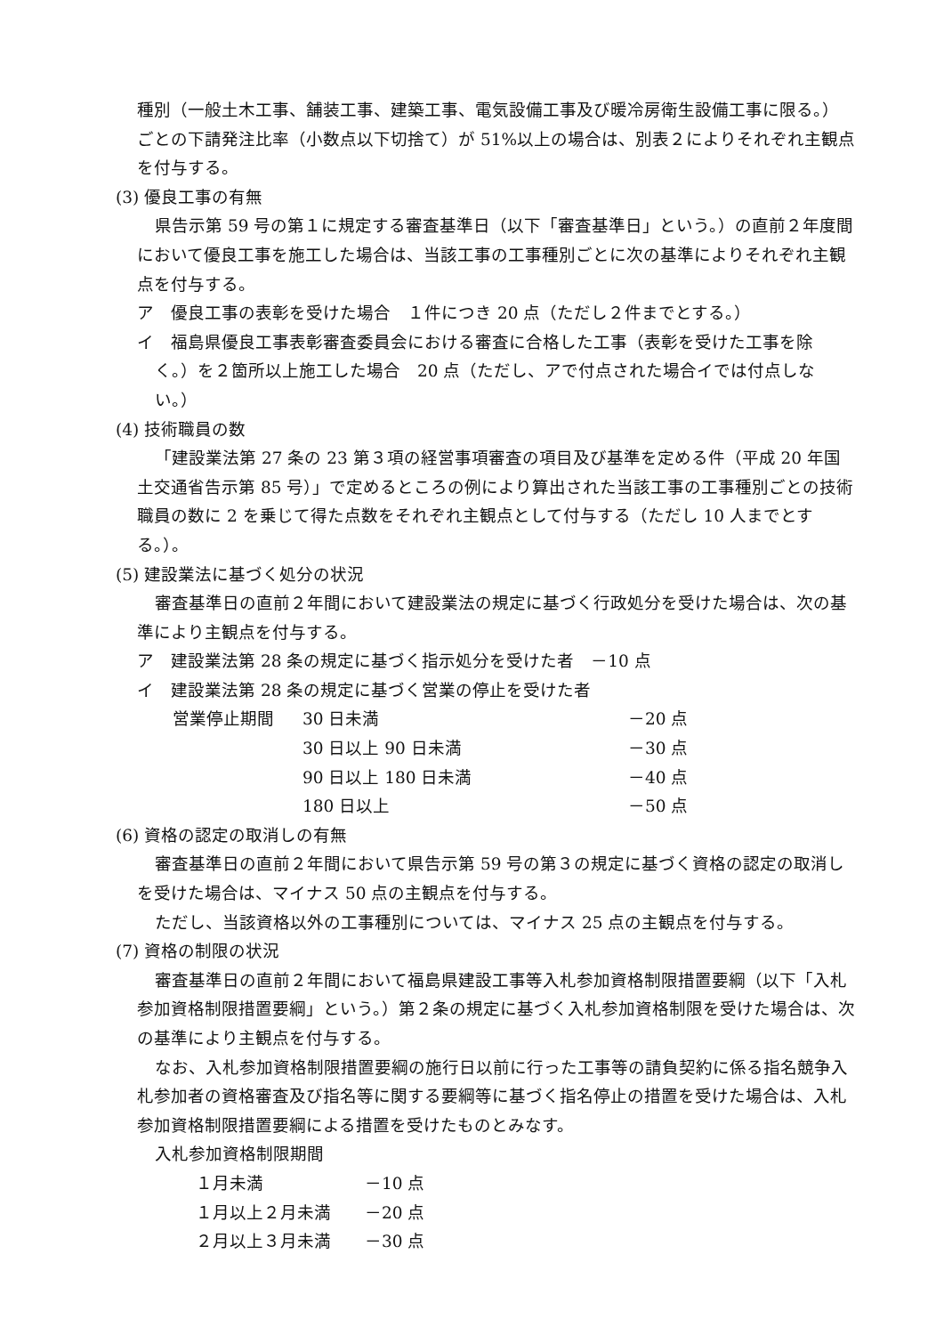種別（一般土木工事、舗装工事、建築工事、電気設備工事及び暖冷房衛生設備工事に限る。）ごとの下請発注比率（小数点以下切捨て）が 51%以上の場合は、別表２によりそれぞれ主観点を付与する。
(3) 優良工事の有無
県告示第 59 号の第１に規定する審査基準日（以下「審査基準日」という。）の直前２年度間において優良工事を施工した場合は、当該工事の工事種別ごとに次の基準によりそれぞれ主観点を付与する。
ア　優良工事の表彰を受けた場合　１件につき 20 点（ただし２件までとする。）
イ　福島県優良工事表彰審査委員会における審査に合格した工事（表彰を受けた工事を除く。）を２箇所以上施工した場合　20 点（ただし、アで付点された場合イでは付点しない。）
(4) 技術職員の数
「建設業法第 27 条の 23 第３項の経営事項審査の項目及び基準を定める件（平成 20 年国土交通省告示第 85 号）」で定めるところの例により算出された当該工事の工事種別ごとの技術職員の数に 2 を乗じて得た点数をそれぞれ主観点として付与する（ただし 10 人までとする。）。
(5) 建設業法に基づく処分の状況
審査基準日の直前２年間において建設業法の規定に基づく行政処分を受けた場合は、次の基準により主観点を付与する。
ア　建設業法第 28 条の規定に基づく指示処分を受けた者　－10 点
イ　建設業法第 28 条の規定に基づく営業の停止を受けた者
| 営業停止期間 | 30 日未満 | －20 点 |
| | 30 日以上 90 日未満 | －30 点 |
| | 90 日以上 180 日未満 | －40 点 |
| | 180 日以上 | －50 点 |
(6) 資格の認定の取消しの有無
審査基準日の直前２年間において県告示第 59 号の第３の規定に基づく資格の認定の取消しを受けた場合は、マイナス 50 点の主観点を付与する。
ただし、当該資格以外の工事種別については、マイナス 25 点の主観点を付与する。
(7) 資格の制限の状況
審査基準日の直前２年間において福島県建設工事等入札参加資格制限措置要綱（以下「入札参加資格制限措置要綱」という。）第２条の規定に基づく入札参加資格制限を受けた場合は、次の基準により主観点を付与する。
なお、入札参加資格制限措置要綱の施行日以前に行った工事等の請負契約に係る指名競争入札参加者の資格審査及び指名等に関する要綱等に基づく指名停止の措置を受けた場合は、入札参加資格制限措置要綱による措置を受けたものとみなす。
入札参加資格制限期間
| １月未満 | －10 点 |
| １月以上２月未満 | －20 点 |
| ２月以上３月未満 | －30 点 |